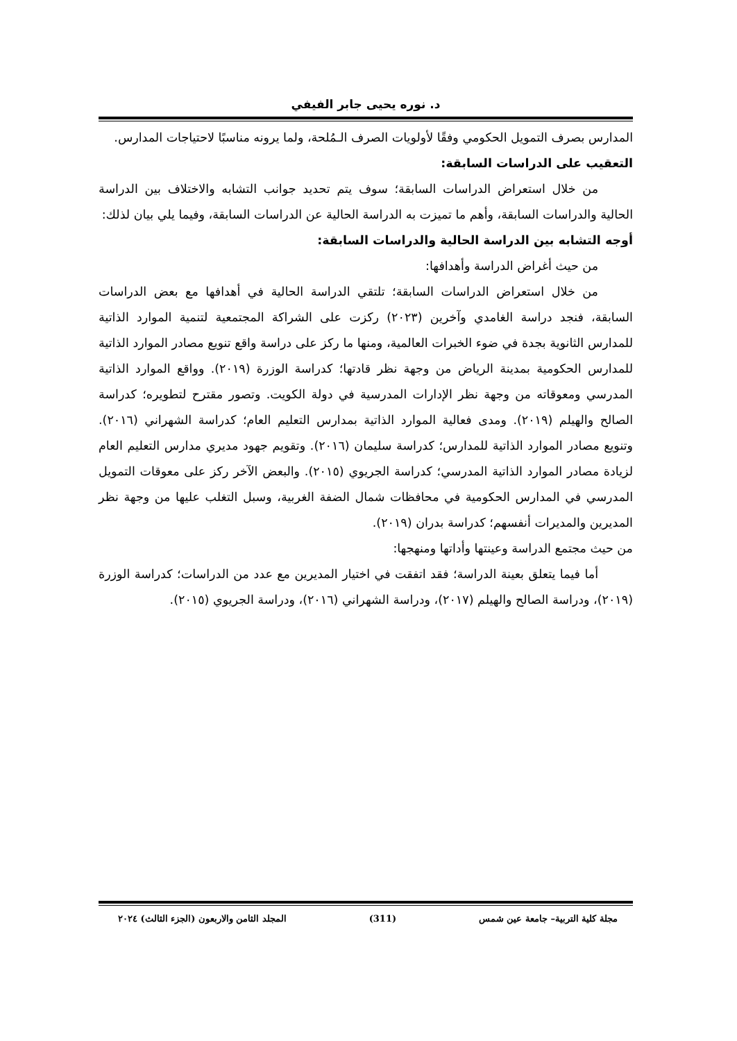د. نوره يحيى جابر الفيفي
المدارس بصرف التمويل الحكومي وفقًا لأولويات الصرف الـمُلحة، ولما يرونه مناسبًا لاحتياجات المدارس.
التعقيب على الدراسات السابقة:
من خلال استعراض الدراسات السابقة؛ سوف يتم تحديد جوانب التشابه والاختلاف بين الدراسة الحالية والدراسات السابقة، وأهم ما تميزت به الدراسة الحالية عن الدراسات السابقة، وفيما يلي بيان لذلك:
أوجه التشابه بين الدراسة الحالية والدراسات السابقة:
من حيث أغراض الدراسة وأهدافها:
من خلال استعراض الدراسات السابقة؛ تلتقي الدراسة الحالية في أهدافها مع بعض الدراسات السابقة، فنجد دراسة الغامدي وآخرين (٢٠٢٣) ركزت على الشراكة المجتمعية لتنمية الموارد الذاتية للمدارس الثانوية بجدة في ضوء الخبرات العالمية، ومنها ما ركز على دراسة واقع تنويع مصادر الموارد الذاتية للمدارس الحكومية بمدينة الرياض من وجهة نظر قادتها؛ كدراسة الوزرة (٢٠١٩). وواقع الموارد الذاتية المدرسي ومعوقاته من وجهة نظر الإدارات المدرسية في دولة الكويت. وتصور مقترح لتطويره؛ كدراسة الصالح والهيلم (٢٠١٩). ومدى فعالية الموارد الذاتية بمدارس التعليم العام؛ كدراسة الشهراني (٢٠١٦). وتنويع مصادر الموارد الذاتية للمدارس؛ كدراسة سليمان (٢٠١٦). وتقويم جهود مديري مدارس التعليم العام لزيادة مصادر الموارد الذاتية المدرسي؛ كدراسة الجريوي (٢٠١٥). والبعض الآخر ركز على معوقات التمويل المدرسي في المدارس الحكومية في محافظات شمال الضفة الغربية، وسبل التغلب عليها من وجهة نظر المديرين والمديرات أنفسهم؛ كدراسة بدران (٢٠١٩).
من حيث مجتمع الدراسة وعينتها وأداتها ومنهجها:
أما فيما يتعلق بعينة الدراسة؛ فقد اتفقت في اختيار المديرين مع عدد من الدراسات؛ كدراسة الوزرة (٢٠١٩)، ودراسة الصالح والهيلم (٢٠١٧)، ودراسة الشهراني (٢٠١٦)، ودراسة الجريوي (٢٠١٥).
مجلة كلية التربية– جامعة عين شمس (311) المجلد الثامن والاربعون (الجزء الثالث) ٢٠٢٤